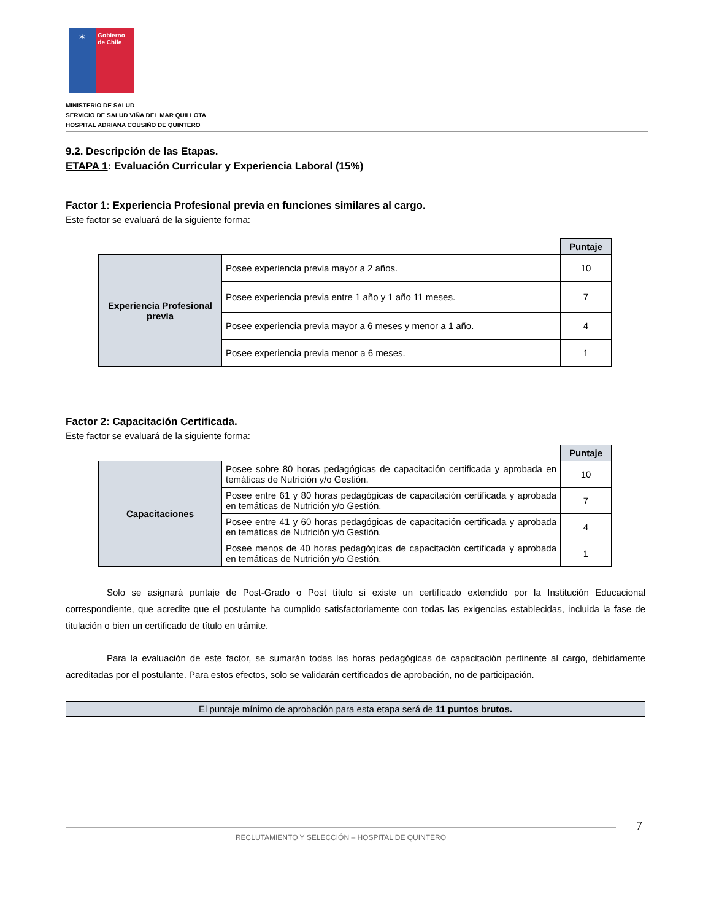✶
Gobierno de Chile
MINISTERIO DE SALUD
SERVICIO DE SALUD VIÑA DEL MAR QUILLOTA
HOSPITAL ADRIANA COUSIÑO DE QUINTERO
9.2. Descripción de las Etapas.
ETAPA 1: Evaluación Curricular y Experiencia Laboral (15%)
Factor 1: Experiencia Profesional previa en funciones similares al cargo.
Este factor se evaluará de la siguiente forma:
| | | Puntaje |
| Experiencia Profesional previa | Posee experiencia previa mayor a 2 años. | 10 |
| | Posee experiencia previa entre 1 año y 1 año 11 meses. | 7 |
| | Posee experiencia previa mayor a 6 meses y menor a 1 año. | 4 |
| | Posee experiencia previa menor a 6 meses. | 1 |
Factor 2: Capacitación Certificada.
Este factor se evaluará de la siguiente forma:
| | | Puntaje |
| Capacitaciones | Posee sobre 80 horas pedagógicas de capacitación certificada y aprobada en temáticas de Nutrición y/o Gestión. | 10 |
| | Posee entre 61 y 80 horas pedagógicas de capacitación certificada y aprobada en temáticas de Nutrición y/o Gestión. | 7 |
| | Posee entre 41 y 60 horas pedagógicas de capacitación certificada y aprobada en temáticas de Nutrición y/o Gestión. | 4 |
| | Posee menos de 40 horas pedagógicas de capacitación certificada y aprobada en temáticas de Nutrición y/o Gestión. | 1 |
Solo se asignará puntaje de Post-Grado o Post título si existe un certificado extendido por la Institución Educacional correspondiente, que acredite que el postulante ha cumplido satisfactoriamente con todas las exigencias establecidas, incluida la fase de titulación o bien un certificado de título en trámite.
Para la evaluación de este factor, se sumarán todas las horas pedagógicas de capacitación pertinente al cargo, debidamente acreditadas por el postulante. Para estos efectos, solo se validarán certificados de aprobación, no de participación.
El puntaje mínimo de aprobación para esta etapa será de 11 puntos brutos.
RECLUTAMIENTO Y SELECCIÓN – HOSPITAL DE QUINTERO
7